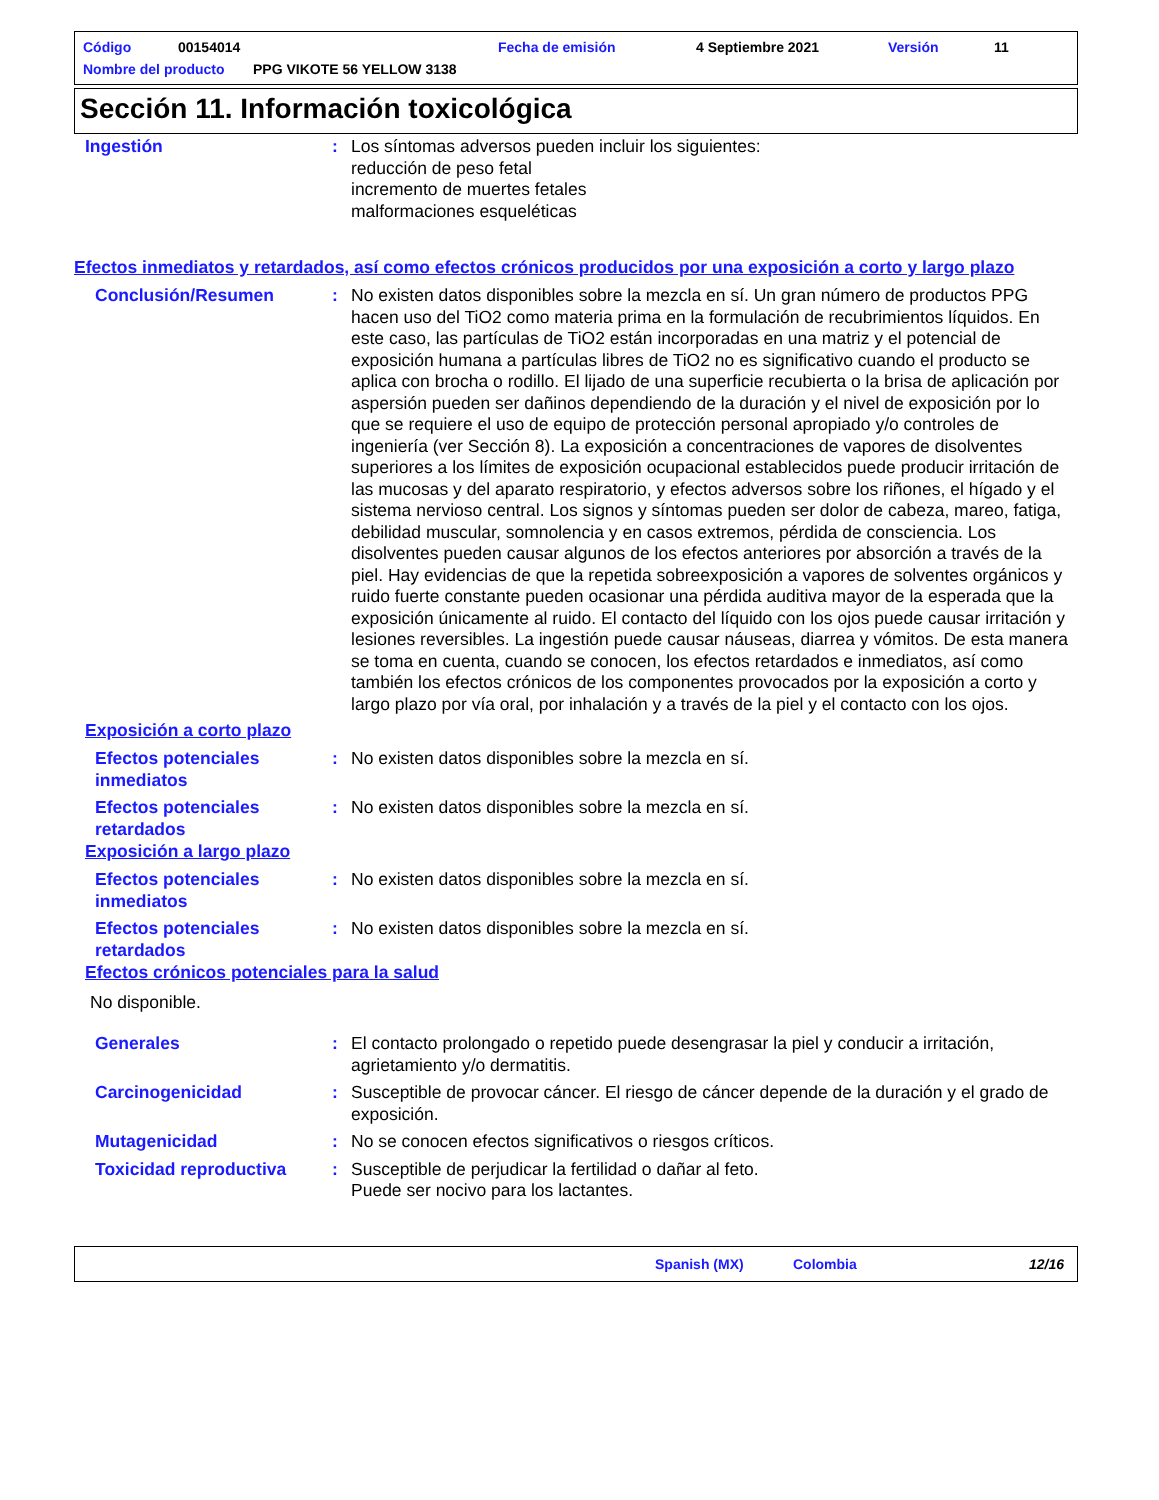Código 00154014 Fecha de emisión 4 Septiembre 2021 Versión 11
Nombre del producto PPG VIKOTE 56 YELLOW 3138
Sección 11. Información toxicológica
Ingestión : Los síntomas adversos pueden incluir los siguientes:
reducción de peso fetal
incremento de muertes fetales
malformaciones esqueléticas
Efectos inmediatos y retardados, así como efectos crónicos producidos por una exposición a corto y largo plazo
Conclusión/Resumen : No existen datos disponibles sobre la mezcla en sí. Un gran número de productos PPG hacen uso del TiO2 como materia prima en la formulación de recubrimientos líquidos. En este caso, las partículas de TiO2 están incorporadas en una matriz y el potencial de exposición humana a partículas libres de TiO2 no es significativo cuando el producto se aplica con brocha o rodillo. El lijado de una superficie recubierta o la brisa de aplicación por aspersión pueden ser dañinos dependiendo de la duración y el nivel de exposición por lo que se requiere el uso de equipo de protección personal apropiado y/o controles de ingeniería (ver Sección 8). La exposición a concentraciones de vapores de disolventes superiores a los límites de exposición ocupacional establecidos puede producir irritación de las mucosas y del aparato respiratorio, y efectos adversos sobre los riñones, el hígado y el sistema nervioso central. Los signos y síntomas pueden ser dolor de cabeza, mareo, fatiga, debilidad muscular, somnolencia y en casos extremos, pérdida de consciencia. Los disolventes pueden causar algunos de los efectos anteriores por absorción a través de la piel. Hay evidencias de que la repetida sobreexposición a vapores de solventes orgánicos y ruido fuerte constante pueden ocasionar una pérdida auditiva mayor de la esperada que la exposición únicamente al ruido. El contacto del líquido con los ojos puede causar irritación y lesiones reversibles. La ingestión puede causar náuseas, diarrea y vómitos. De esta manera se toma en cuenta, cuando se conocen, los efectos retardados e inmediatos, así como también los efectos crónicos de los componentes provocados por la exposición a corto y largo plazo por vía oral, por inhalación y a través de la piel y el contacto con los ojos.
Exposición a corto plazo
Efectos potenciales inmediatos
: No existen datos disponibles sobre la mezcla en sí.
Efectos potenciales retardados
: No existen datos disponibles sobre la mezcla en sí.
Exposición a largo plazo
Efectos potenciales inmediatos
: No existen datos disponibles sobre la mezcla en sí.
Efectos potenciales retardados
: No existen datos disponibles sobre la mezcla en sí.
Efectos crónicos potenciales para la salud
No disponible.
Generales : El contacto prolongado o repetido puede desengrasar la piel y conducir a irritación, agrietamiento y/o dermatitis.
Carcinogenicidad : Susceptible de provocar cáncer. El riesgo de cáncer depende de la duración y el grado de exposición.
Mutagenicidad : No se conocen efectos significativos o riesgos críticos.
Toxicidad reproductiva : Susceptible de perjudicar la fertilidad o dañar al feto.
Puede ser nocivo para los lactantes.
Spanish (MX) Colombia 12/16